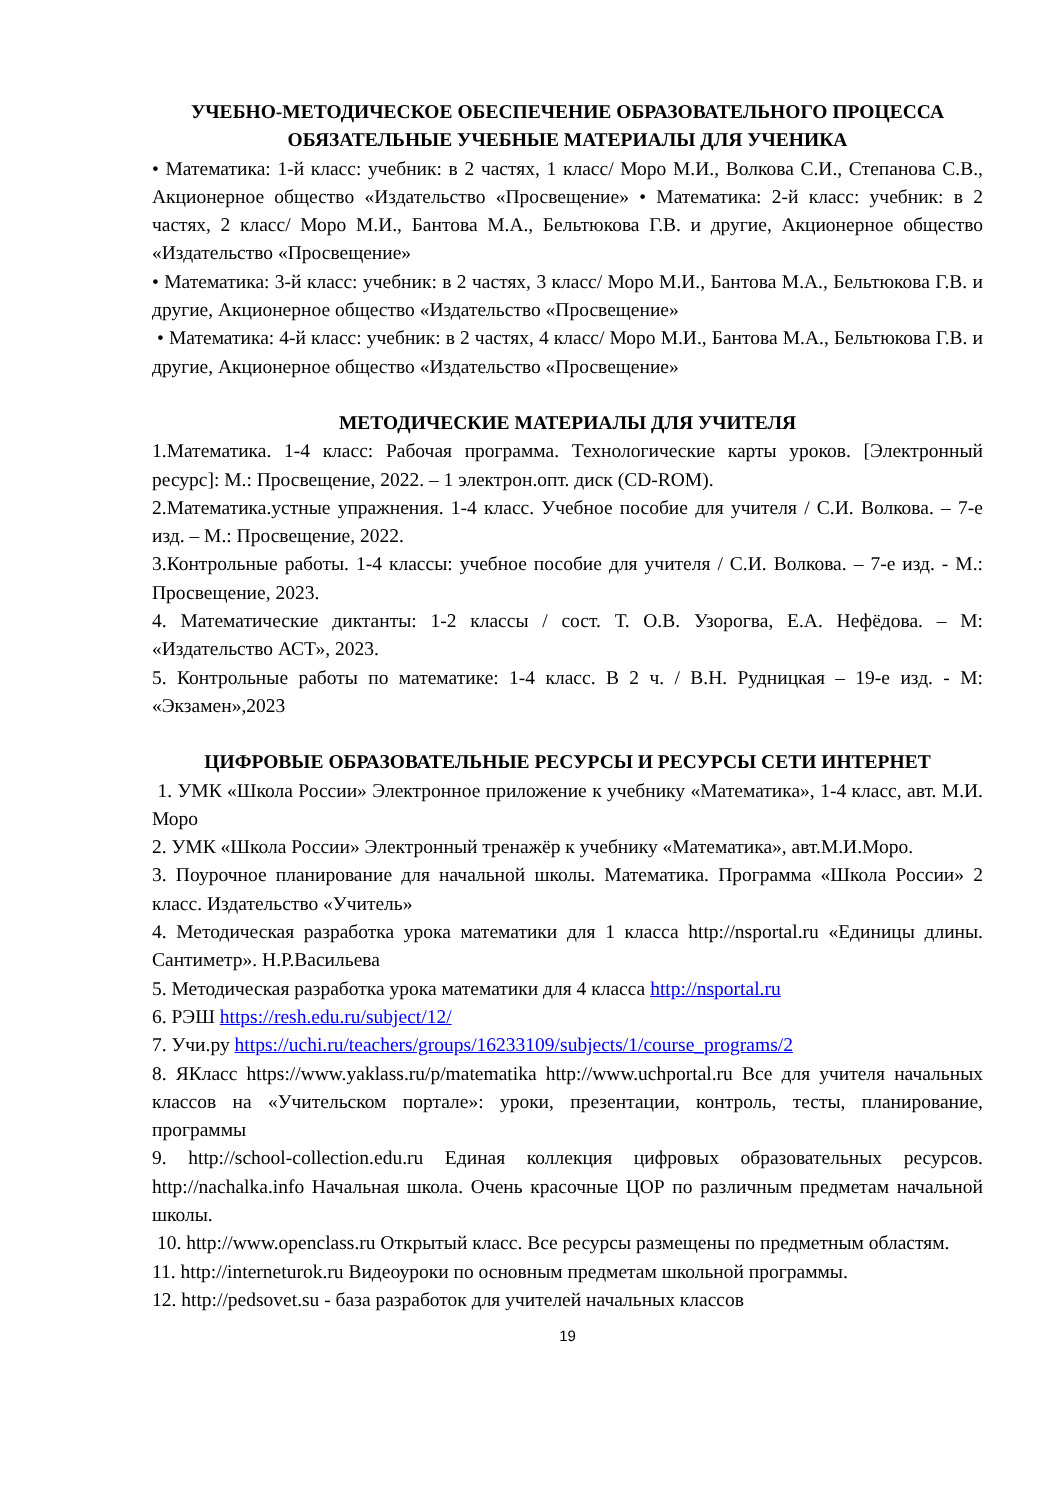УЧЕБНО-МЕТОДИЧЕСКОЕ ОБЕСПЕЧЕНИЕ ОБРАЗОВАТЕЛЬНОГО ПРОЦЕССА ОБЯЗАТЕЛЬНЫЕ УЧЕБНЫЕ МАТЕРИАЛЫ ДЛЯ УЧЕНИКА
• Математика: 1-й класс: учебник: в 2 частях, 1 класс/ Моро М.И., Волкова С.И., Степанова С.В., Акционерное общество «Издательство «Просвещение» • Математика: 2-й класс: учебник: в 2 частях, 2 класс/ Моро М.И., Бантова М.А., Бельтюкова Г.В. и другие, Акционерное общество «Издательство «Просвещение»
• Математика: 3-й класс: учебник: в 2 частях, 3 класс/ Моро М.И., Бантова М.А., Бельтюкова Г.В. и другие, Акционерное общество «Издательство «Просвещение»
• Математика: 4-й класс: учебник: в 2 частях, 4 класс/ Моро М.И., Бантова М.А., Бельтюкова Г.В. и другие, Акционерное общество «Издательство «Просвещение»
МЕТОДИЧЕСКИЕ МАТЕРИАЛЫ ДЛЯ УЧИТЕЛЯ
1.Математика. 1-4 класс: Рабочая программа. Технологические карты уроков. [Электронный ресурс]: М.: Просвещение, 2022. – 1 электрон.опт. диск (CD-ROM).
2.Математика.устные упражнения. 1-4 класс. Учебное пособие для учителя / С.И. Волкова. – 7-е изд. – М.: Просвещение, 2022.
3.Контрольные работы. 1-4 классы: учебное пособие для учителя / С.И. Волкова. – 7-е изд. - М.: Просвещение, 2023.
4. Математические диктанты: 1-2 классы / сост. Т. О.В. Узорогва, Е.А. Нефёдова. – М: «Издательство АСТ», 2023.
5. Контрольные работы по математике: 1-4 класс. В 2 ч. / В.Н. Рудницкая – 19-е изд. - М: «Экзамен»,2023
ЦИФРОВЫЕ ОБРАЗОВАТЕЛЬНЫЕ РЕСУРСЫ И РЕСУРСЫ СЕТИ ИНТЕРНЕТ
1. УМК «Школа России» Электронное приложение к учебнику «Математика», 1-4 класс, авт. М.И. Моро
2. УМК «Школа России» Электронный тренажёр к учебнику «Математика», авт.М.И.Моро.
3. Поурочное планирование для начальной школы. Математика. Программа «Школа России» 2 класс. Издательство «Учитель»
4. Методическая разработка урока математики для 1 класса http://nsportal.ru «Единицы длины. Сантиметр». Н.Р.Васильева
5. Методическая разработка урока математики для 4 класса http://nsportal.ru
6. РЭШ https://resh.edu.ru/subject/12/
7. Учи.ру https://uchi.ru/teachers/groups/16233109/subjects/1/course_programs/2
8. ЯКласс https://www.yaklass.ru/p/matematika http://www.uchportal.ru Все для учителя начальных классов на «Учительском портале»: уроки, презентации, контроль, тесты, планирование, программы
9. http://school-collection.edu.ru Единая коллекция цифровых образовательных ресурсов. http://nachalka.info Начальная школа. Очень красочные ЦОР по различным предметам начальной школы.
10. http://www.openclass.ru Открытый класс. Все ресурсы размещены по предметным областям.
11. http://interneturok.ru Видеоуроки по основным предметам школьной программы.
12. http://pedsovet.su - база разработок для учителей начальных классов
19